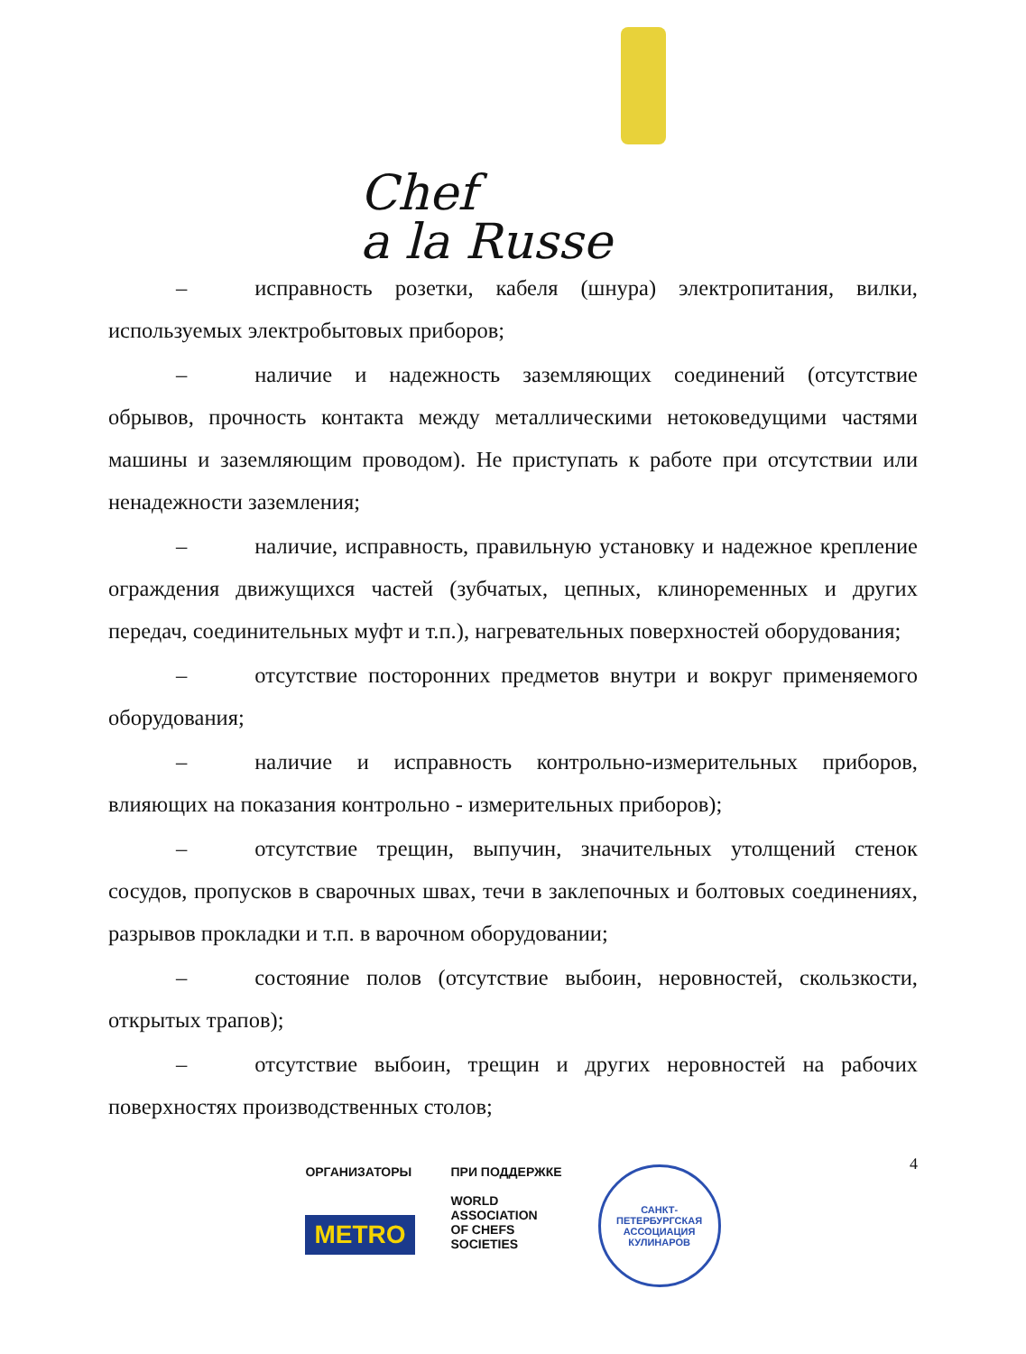Chef
a la Russe
– исправность розетки, кабеля (шнура) электропитания, вилки, используемых электробытовых приборов;
– наличие и надежность заземляющих соединений (отсутствие обрывов, прочность контакта между металлическими нетоковедущими частями машины и заземляющим проводом). Не приступать к работе при отсутствии или ненадежности заземления;
– наличие, исправность, правильную установку и надежное крепление ограждения движущихся частей (зубчатых, цепных, клиноременных и других передач, соединительных муфт и т.п.), нагревательных поверхностей оборудования;
– отсутствие посторонних предметов внутри и вокруг применяемого оборудования;
– наличие и исправность контрольно-измерительных приборов, влияющих на показания контрольно - измерительных приборов);
– отсутствие трещин, выпучин, значительных утолщений стенок сосудов, пропусков в сварочных швах, течи в заклепочных и болтовых соединениях, разрывов прокладки и т.п. в варочном оборудовании;
– состояние полов (отсутствие выбоин, неровностей, скользкости, открытых трапов);
– отсутствие выбоин, трещин и других неровностей на рабочих поверхностях производственных столов;
4
ОРГАНИЗАТОРЫ
METRO
ПРИ ПОДДЕРЖКЕ
WORLD
ASSOCIATION
OF CHEFS
SOCIETIES
САНКТ-ПЕТЕРБУРГСКАЯ
АССОЦИАЦИЯ КУЛИНАРОВ